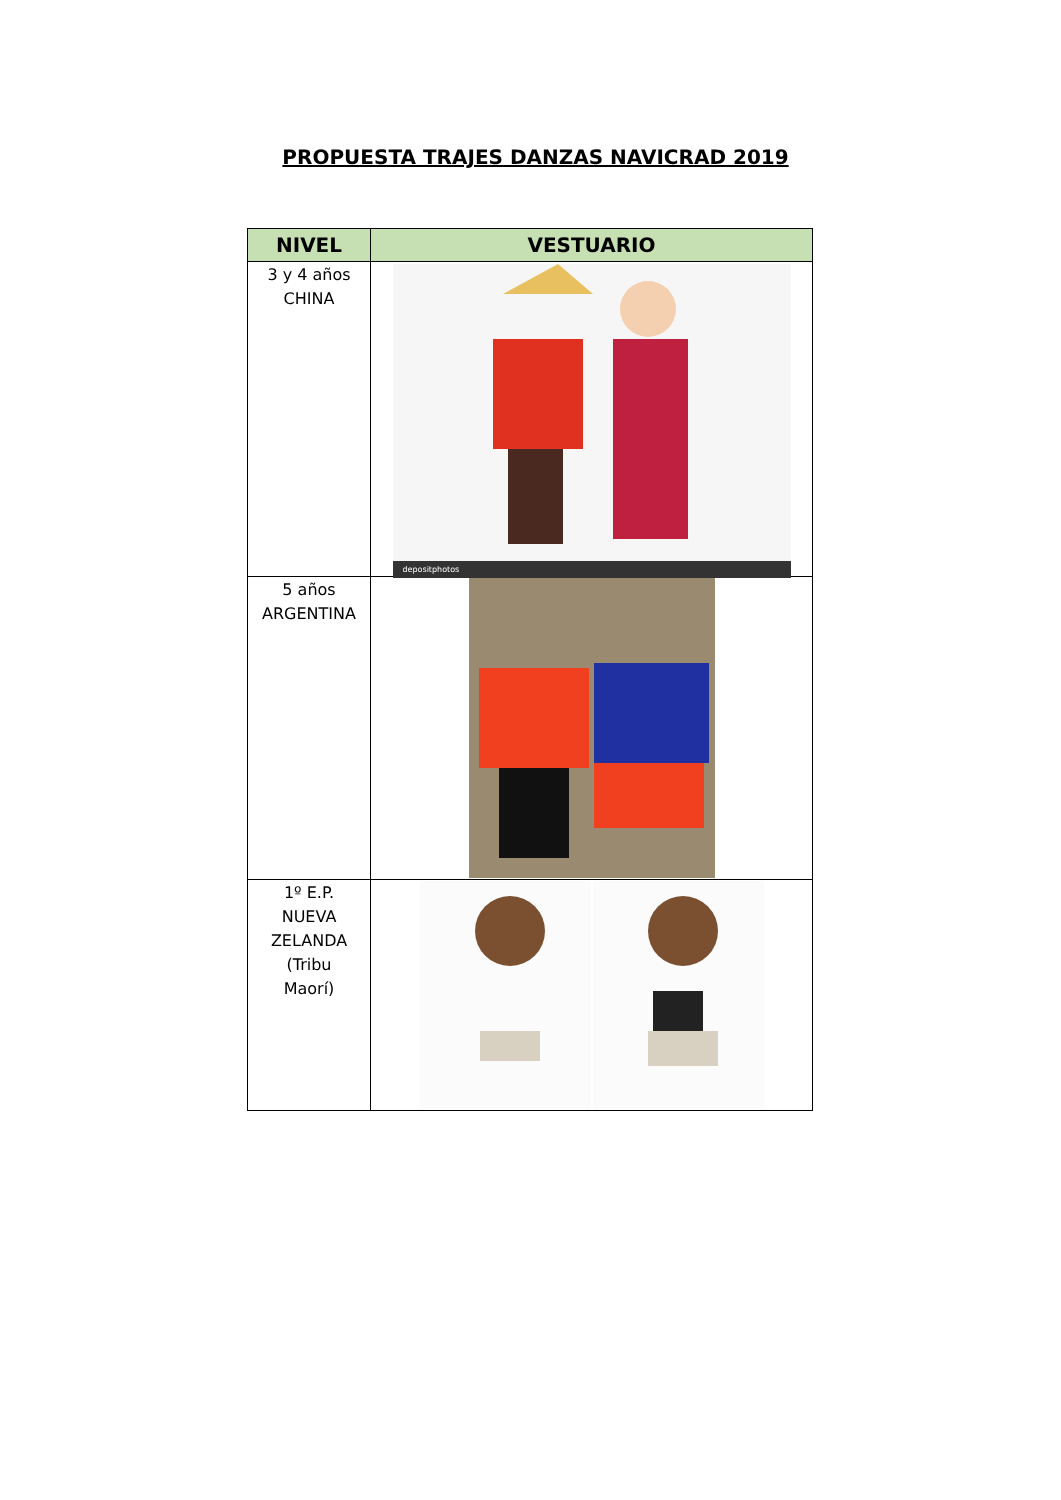PROPUESTA TRAJES DANZAS NAVICRAD 2019
| NIVEL | VESTUARIO |
| --- | --- |
| 3 y 4 años CHINA | depositphotos |
| 5 años ARGENTINA | |
| 1º E.P. NUEVA ZELANDA (Tribu Maorí) | |